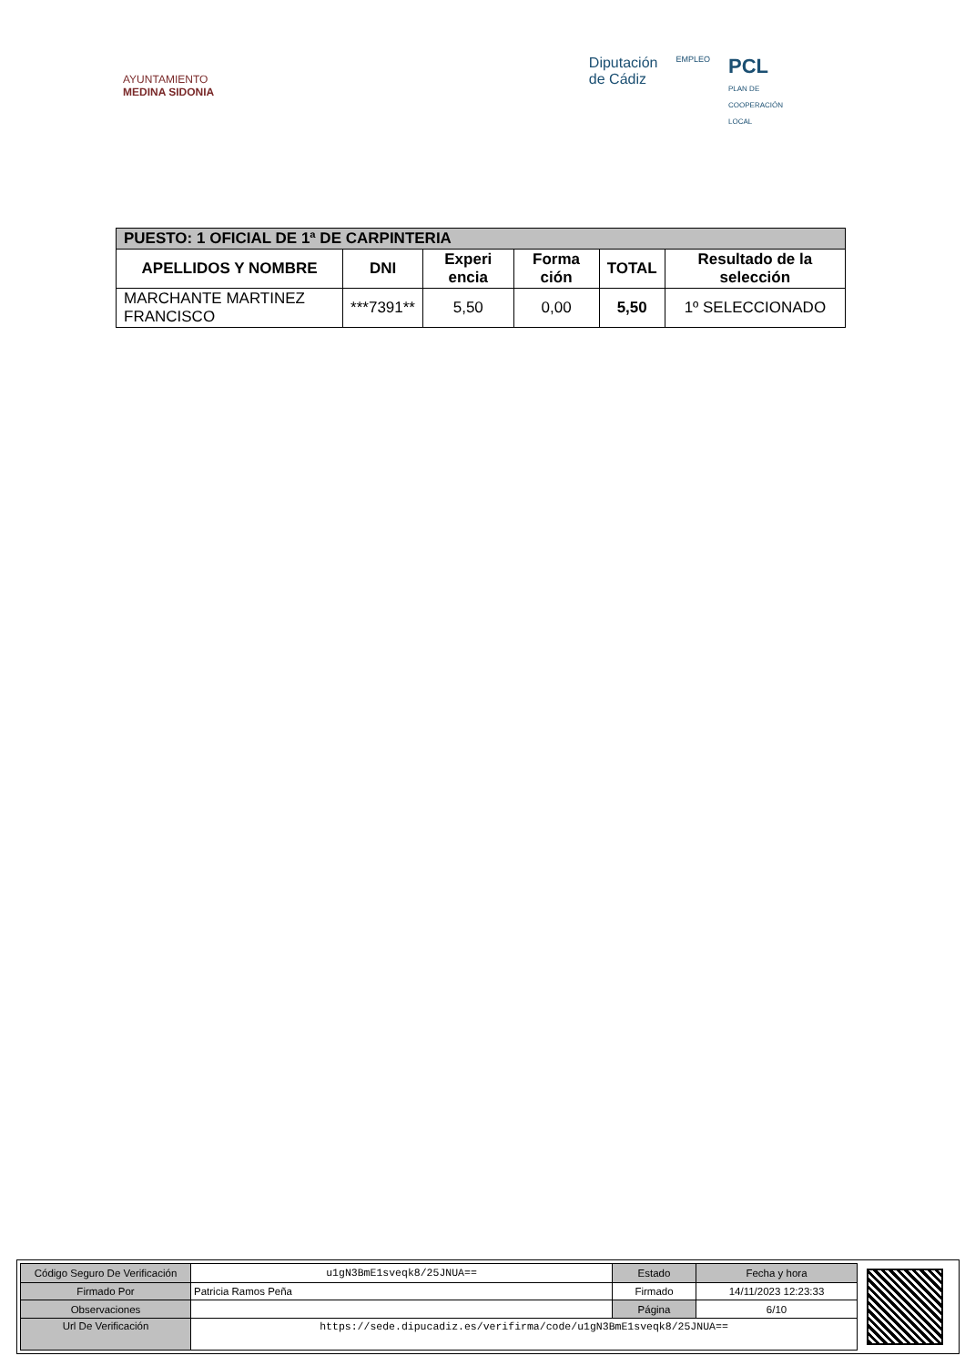AYUNTAMIENTO
MEDINA SIDONIA
Diputación
de Cádiz
EMPLEO
PCL
PLAN DE
COOPERACIÓN
LOCAL
| PUESTO: 1 OFICIAL DE 1ª DE CARPINTERIA | | | | | |
| --- | --- | --- | --- | --- | --- |
| APELLIDOS Y NOMBRE | DNI | Experi encia | Forma ción | TOTAL | Resultado de la selección |
| MARCHANTE MARTINEZ FRANCISCO | ***7391** | 5,50 | 0,00 | 5,50 | 1º SELECCIONADO |
| Código Seguro De Verificación | u1gN3BmE1sveqk8/25JNUA== | Estado | Fecha y hora |
| Firmado Por | Patricia Ramos Peña | Firmado | 14/11/2023 12:23:33 |
| Observaciones | | Página | 6/10 |
| Url De Verificación | https://sede.dipucadiz.es/verifirma/code/u1gN3BmE1sveqk8/25JNUA== | | |